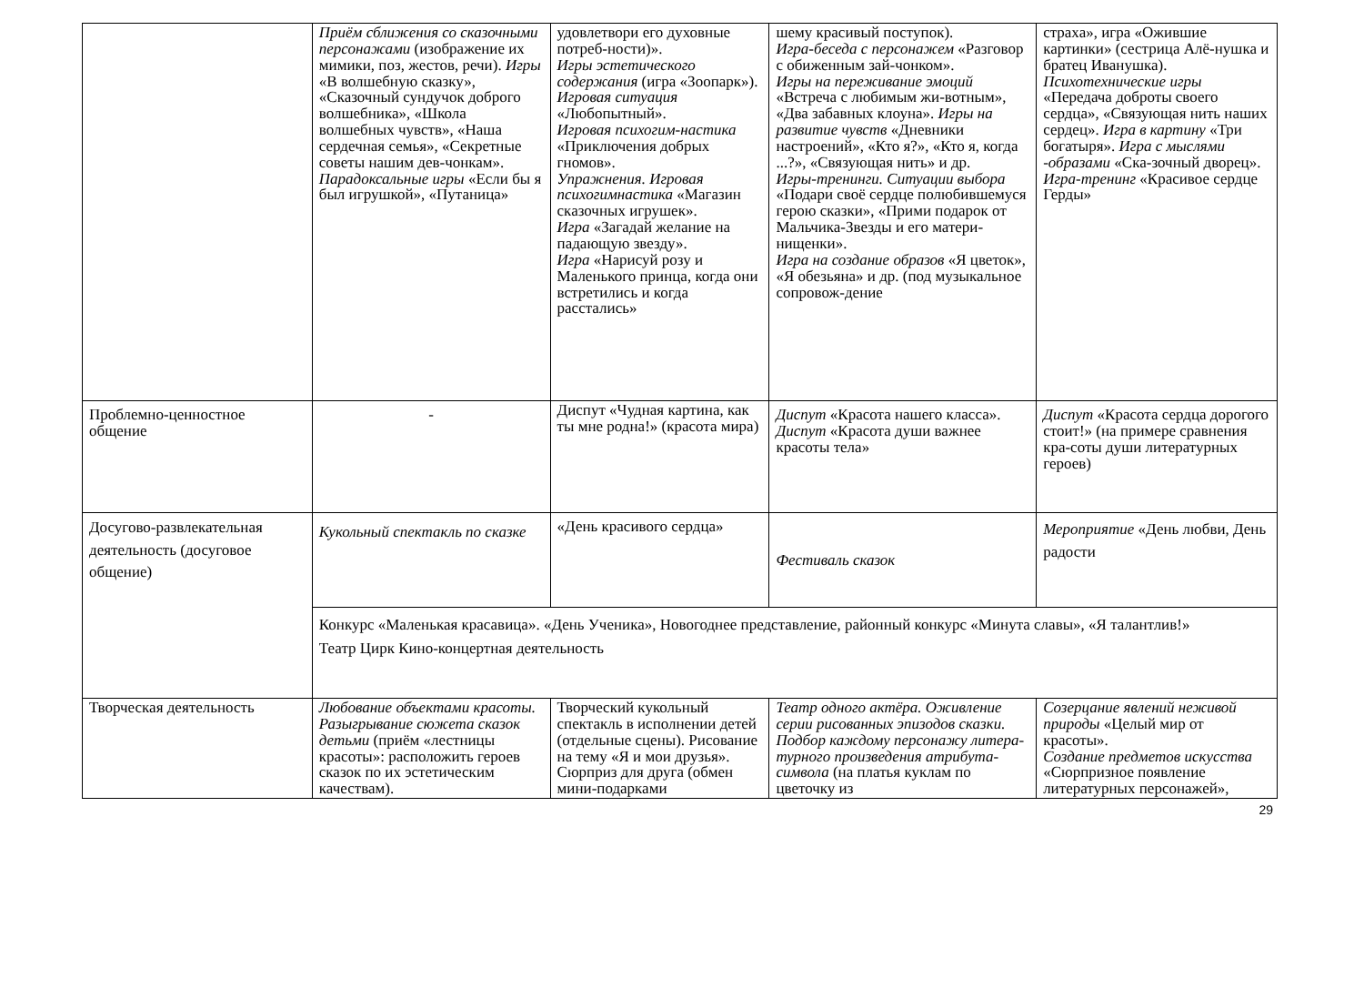| | Приём сближения со сказочными персонажами (изображение их мимики, поз, жестов, речи). Игры «В волшебную сказку», «Сказочный сундучок доброго волшебника», «Школа волшебных чувств», «Наша сердечная семья», «Секретные советы нашим дев-чонкам». Парадоксальные игры «Если бы я был игрушкой», «Путаница» | удовлетвори его духовные потреб-ности)». Игры эстетического содержания (игра «Зоопарк»). Игровая ситуация «Любопытный». Игровая психогим-настика «Приключения добрых гномов». Упражнения. Игровая психогимнастика «Магазин сказочных игрушек». Игра «Загадай желание на падающую звезду». Игра «Нарисуй розу и Маленького принца, когда они встретились и когда расстались» | шему красивый поступок). Игра-беседа с персонажем «Разговор с обиженным зай-чонком». Игры на переживание эмоций «Встреча с любимым жи-вотным», «Два забавных клоуна». Игры на развитие чувств «Дневники настроений», «Кто я?», «Кто я, когда ...?», «Связующая нить» и др. Игры-тренинги. Ситуации выбора «Подари своё сердце полюбившемуся герою сказки», «Прими подарок от Мальчика-Звезды и его матери-нищенки». Игра на создание образов «Я цветок», «Я обезьяна» и др. (под музыкальное сопровож-дение | страха», игра «Ожившие картинки» (сестрица Алё-нушка и братец Иванушка). Психотехнические игры «Передача доброты своего сердца», «Связующая нить наших сердец». Игра в картину «Три богатыря». Игра с мыслями -образами «Ска-зочный дворец». Игра-тренинг «Красивое сердце Герды» |
| Проблемно-ценностное общение | - | Диспут «Чудная картина, как ты мне родна!» (красота мира) | Диспут «Красота нашего класса». Диспут «Красота души важнее красоты тела» | Диспут «Красота сердца дорогого стоит!» (на примере сравнения кра-соты души литературных героев) |
| Досугово-развлекательная деятельность (досуговое общение) | Кукольный спектакль по сказке | «День красивого сердца» | Фестиваль сказок | Мероприятие «День любви, День радости |
| | Конкурс «Маленькая красавица». «День Ученика», Новогоднее представление, районный конкурс «Минута славы», «Я талантлив!» Театр Цирк Кино-концертная деятельность | | | |
| Творческая деятельность | Любование объектами красоты. Разыгрывание сюжета сказок детьми (приём «лестницы красоты»: расположить героев сказок по их эстетическим качествам). | Творческий кукольный спектакль в исполнении детей (отдельные сцены). Рисование на тему «Я и мои друзья». Сюрприз для друга (обмен мини-подарками | Театр одного актёра. Оживление серии рисованных эпизодов сказки. Подбор каждому персонажу литера-турного произведения атрибута-символа (на платья куклам по цветочку из | Созерцание явлений неживой природы «Целый мир от красоты». Создание предметов искусства «Сюрпризное появление литературных персонажей», |
29